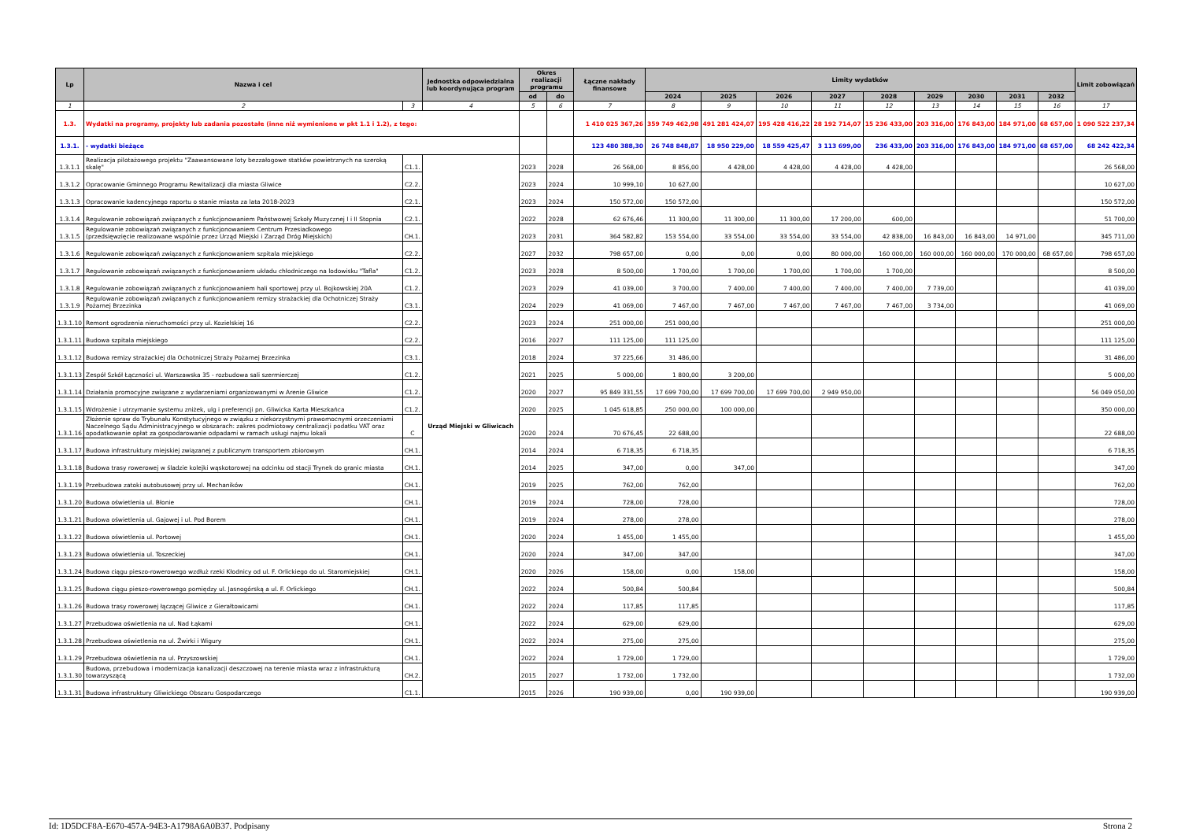| Lp | Nazwa i cel | | Jednostka odpowiedzialna lub koordynująca program | Okres realizacji programu | | Łączne nakłady finansowe | Limity wydatków | | | | | | | | | Limit zobowiązań |
| --- | --- | --- | --- | --- | --- | --- | --- | --- | --- | --- | --- | --- | --- | --- | --- | --- |
| | | | | od | do | | 2024 | 2025 | 2026 | 2027 | 2028 | 2029 | 2030 | 2031 | 2032 | |
| 1 | 2 | 3 | 4 | 5 | 6 | 7 | 8 | 9 | 10 | 11 | 12 | 13 | 14 | 15 | 16 | 17 |
| 1.3. | Wydatki na programy, projekty lub zadania pozostałe (inne niż wymienione w pkt 1.1 i 1.2), z tego: | | | | | 1 410 025 367,26 | 359 749 462,98 | 491 281 424,07 | 195 428 416,22 | 28 192 714,07 | 15 236 433,00 | 203 316,00 | 176 843,00 | 184 971,00 | 68 657,00 | 1 090 522 237,34 |
| 1.3.1. | - wydatki bieżące | | | | | 123 480 388,30 | 26 748 848,87 | 18 950 229,00 | 18 559 425,47 | 3 113 699,00 | 236 433,00 | 203 316,00 | 176 843,00 | 184 971,00 | 68 657,00 | 68 242 422,34 |
| 1.3.1.1 | Realizacja pilotażowego projektu "Zaawansowane loty bezzałogowe statków powietrznych na szeroką skalę" | C1.1. | Urząd Miejski w Gliwicach | 2023 | 2028 | 26 568,00 | 8 856,00 | 4 428,00 | 4 428,00 | 4 428,00 | 4 428,00 | | | | | 26 568,00 |
| 1.3.1.2 | Opracowanie Gminnego Programu Rewitalizacji dla miasta Gliwice | C2.2. | | 2023 | 2024 | 10 999,10 | 10 627,00 | | | | | | | | | 10 627,00 |
| 1.3.1.3 | Opracowanie kadencyjnego raportu o stanie miasta za lata 2018-2023 | C2.1. | | 2023 | 2024 | 150 572,00 | 150 572,00 | | | | | | | | | 150 572,00 |
| 1.3.1.4 | Regulowanie zobowiązań związanych z funkcjonowaniem Państwowej Szkoły Muzycznej I i II Stopnia | C2.1. | | 2022 | 2028 | 62 676,46 | 11 300,00 | 11 300,00 | 11 300,00 | 17 200,00 | 600,00 | | | | | 51 700,00 |
| 1.3.1.5 | Regulowanie zobowiązań związanych z funkcjonowaniem Centrum Przesiadkowego (przedsięwzięcie realizowane wspólnie przez Urząd Miejski i Zarząd Dróg Miejskich) | CH.1. | | 2023 | 2031 | 364 582,82 | 153 554,00 | 33 554,00 | 33 554,00 | 33 554,00 | 42 838,00 | 16 843,00 | 16 843,00 | 14 971,00 | | 345 711,00 |
| 1.3.1.6 | Regulowanie zobowiązań związanych z funkcjonowaniem szpitala miejskiego | C2.2. | | 2027 | 2032 | 798 657,00 | 0,00 | 0,00 | 0,00 | 80 000,00 | 160 000,00 | 160 000,00 | 160 000,00 | 170 000,00 | 68 657,00 | 798 657,00 |
| 1.3.1.7 | Regulowanie zobowiązań związanych z funkcjonowaniem układu chłodniczego na lodowisku "Tafla" | C1.2. | | 2023 | 2028 | 8 500,00 | 1 700,00 | 1 700,00 | 1 700,00 | 1 700,00 | 1 700,00 | | | | | 8 500,00 |
| 1.3.1.8 | Regulowanie zobowiązań związanych z funkcjonowaniem hali sportowej przy ul. Bojkowskiej 20A | C1.2. | | 2023 | 2029 | 41 039,00 | 3 700,00 | 7 400,00 | 7 400,00 | 7 400,00 | 7 400,00 | 7 739,00 | | | | 41 039,00 |
| 1.3.1.9 | Regulowanie zobowiązań związanych z funkcjonowaniem remizy strażackiej dla Ochotniczej Straży Pożarnej Brzezinka | C3.1. | | 2024 | 2029 | 41 069,00 | 7 467,00 | 7 467,00 | 7 467,00 | 7 467,00 | 7 467,00 | 3 734,00 | | | | 41 069,00 |
| 1.3.1.10 | Remont ogrodzenia nieruchomości przy ul. Kozielskiej 16 | C2.2. | | 2023 | 2024 | 251 000,00 | 251 000,00 | | | | | | | | | 251 000,00 |
| 1.3.1.11 | Budowa szpitala miejskiego | C2.2. | | 2016 | 2027 | 111 125,00 | 111 125,00 | | | | | | | | | 111 125,00 |
| 1.3.1.12 | Budowa remizy strażackiej dla Ochotniczej Straży Pożarnej Brzezinka | C3.1. | | 2018 | 2024 | 37 225,66 | 31 486,00 | | | | | | | | | 31 486,00 |
| 1.3.1.13 | Zespół Szkół Łączności ul. Warszawska 35 - rozbudowa sali szermierczej | C1.2. | | 2021 | 2025 | 5 000,00 | 1 800,00 | 3 200,00 | | | | | | | | 5 000,00 |
| 1.3.1.14 | Działania promocyjne związane z wydarzeniami organizowanymi w Arenie Gliwice | C1.2. | | 2020 | 2027 | 95 849 331,55 | 17 699 700,00 | 17 699 700,00 | 17 699 700,00 | 2 949 950,00 | | | | | | 56 049 050,00 |
| 1.3.1.15 | Wdrożenie i utrzymanie systemu zniżek, ulg i preferencji pn. Gliwicka Karta Mieszkańca | C1.2. | | 2020 | 2025 | 1 045 618,85 | 250 000,00 | 100 000,00 | | | | | | | | 350 000,00 |
| 1.3.1.16 | Złożenie spraw do Trybunału Konstytucyjnego w związku z niekorzystnymi prawomocnymi orzeczeniami Naczelnego Sądu Administracyjnego w obszarach: zakres podmiotowy centralizacji podatku VAT oraz opodatkowanie opłat za gospodarowanie odpadami w ramach usługi najmu lokali | C | | 2020 | 2024 | 70 676,45 | 22 688,00 | | | | | | | | | 22 688,00 |
| 1.3.1.17 | Budowa infrastruktury miejskiej związanej z publicznym transportem zbiorowym | CH.1. | | 2014 | 2024 | 6 718,35 | 6 718,35 | | | | | | | | | 6 718,35 |
| 1.3.1.18 | Budowa trasy rowerowej w śladzie kolejki wąskotorowej na odcinku od stacji Trynek do granic miasta | CH.1. | | 2014 | 2025 | 347,00 | 0,00 | 347,00 | | | | | | | | 347,00 |
| 1.3.1.19 | Przebudowa zatoki autobusowej przy ul. Mechaników | CH.1. | | 2019 | 2025 | 762,00 | 762,00 | | | | | | | | | 762,00 |
| 1.3.1.20 | Budowa oświetlenia ul. Błonie | CH.1. | | 2019 | 2024 | 728,00 | 728,00 | | | | | | | | | 728,00 |
| 1.3.1.21 | Budowa oświetlenia ul. Gajowej i ul. Pod Borem | CH.1. | | 2019 | 2024 | 278,00 | 278,00 | | | | | | | | | 278,00 |
| 1.3.1.22 | Budowa oświetlenia ul. Portowej | CH.1. | | 2020 | 2024 | 1 455,00 | 1 455,00 | | | | | | | | | 1 455,00 |
| 1.3.1.23 | Budowa oświetlenia ul. Toszeckiej | CH.1. | | 2020 | 2024 | 347,00 | 347,00 | | | | | | | | | 347,00 |
| 1.3.1.24 | Budowa ciągu pieszo-rowerowego wzdłuż rzeki Kłodnicy od ul. F. Orlickiego do ul. Staromiejskiej | CH.1. | | 2020 | 2026 | 158,00 | 0,00 | 158,00 | | | | | | | | 158,00 |
| 1.3.1.25 | Budowa ciągu pieszo-rowerowego pomiędzy ul. Jasnogórską a ul. F. Orlickiego | CH.1. | | 2022 | 2024 | 500,84 | 500,84 | | | | | | | | | 500,84 |
| 1.3.1.26 | Budowa trasy rowerowej łączącej Gliwice z Gierałtowicami | CH.1. | | 2022 | 2024 | 117,85 | 117,85 | | | | | | | | | 117,85 |
| 1.3.1.27 | Przebudowa oświetlenia na ul. Nad Łąkami | CH.1. | | 2022 | 2024 | 629,00 | 629,00 | | | | | | | | | 629,00 |
| 1.3.1.28 | Przebudowa oświetlenia na ul. Żwirki i Wigury | CH.1. | | 2022 | 2024 | 275,00 | 275,00 | | | | | | | | | 275,00 |
| 1.3.1.29 | Przebudowa oświetlenia na ul. Przyszowskiej | CH.1. | | 2022 | 2024 | 1 729,00 | 1 729,00 | | | | | | | | | 1 729,00 |
| 1.3.1.30 | Budowa, przebudowa i modernizacja kanalizacji deszczowej na terenie miasta wraz z infrastrukturą towarzyszącą | CH.2. | | 2015 | 2027 | 1 732,00 | 1 732,00 | | | | | | | | | 1 732,00 |
| 1.3.1.31 | Budowa infrastruktury Gliwickiego Obszaru Gospodarczego | C1.1. | | 2015 | 2026 | 190 939,00 | 0,00 | 190 939,00 | | | | | | | | 190 939,00 |
Id: 1D5DCF8A-E670-457A-94E3-A1798A6A0B37. Podpisany Strona 2